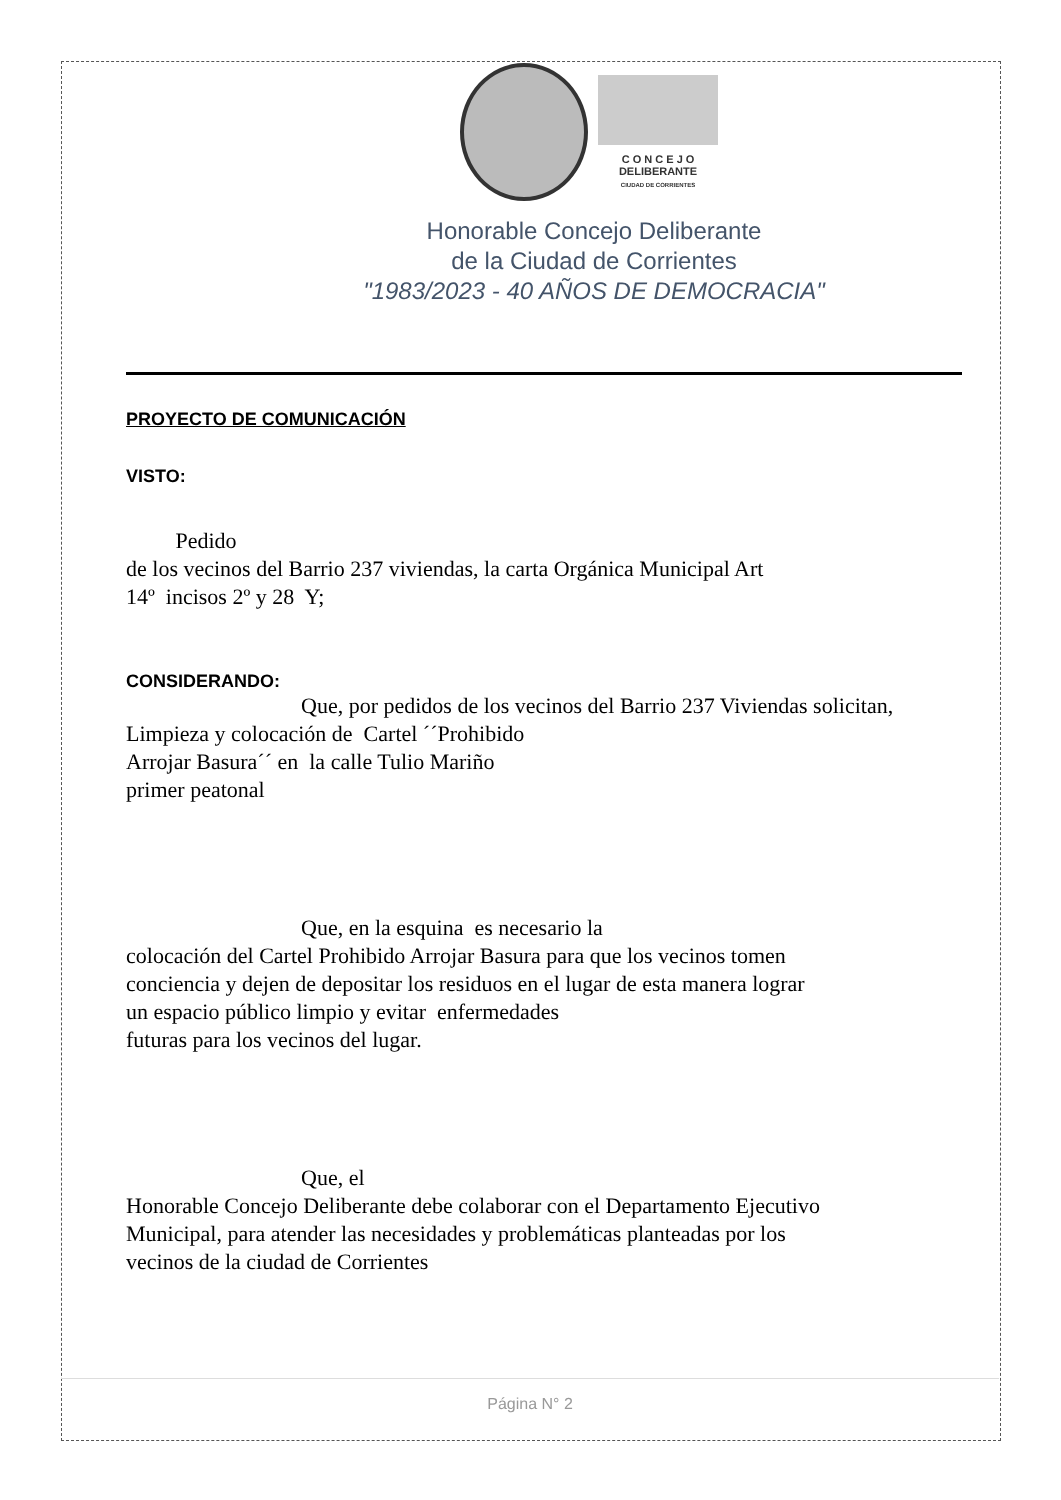C O N C E J O
DELIBERANTE
CIUDAD DE CORRIENTES
Honorable Concejo Deliberante
de la Ciudad de Corrientes
"1983/2023 - 40 AÑOS DE DEMOCRACIA"
PROYECTO DE COMUNICACIÓN
VISTO:
Pedido
de los vecinos del Barrio 237 viviendas, la carta Orgánica Municipal Art
14º incisos 2º y 28 Y;
CONSIDERANDO:
Que, por pedidos de los vecinos del Barrio 237 Viviendas solicitan,
Limpieza y colocación de Cartel ´´Prohibido
Arrojar Basura´´ en la calle Tulio Mariño
primer peatonal
Que, en la esquina es necesario la
colocación del Cartel Prohibido Arrojar Basura para que los vecinos tomen
conciencia y dejen de depositar los residuos en el lugar de esta manera lograr
un espacio público limpio y evitar enfermedades
futuras para los vecinos del lugar.
Que, el
Honorable Concejo Deliberante debe colaborar con el Departamento Ejecutivo
Municipal, para atender las necesidades y problemáticas planteadas por los
vecinos de la ciudad de Corrientes
Página N° 2